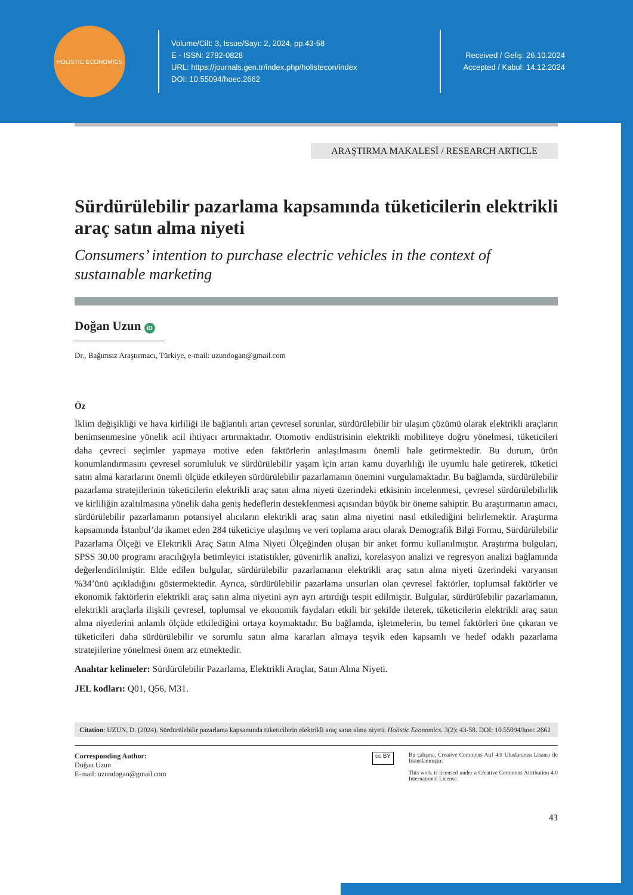HOLISTIC ECONOMICS
Volume/Cilt: 3, Issue/Sayı: 2, 2024, pp.43-58
E - ISSN: 2792-0828
URL: https://journals.gen.tr/index.php/holistecon/index
DOI: 10.55094/hoec.2662
Received / Geliş: 26.10.2024
Accepted / Kabul: 14.12.2024
ARAŞTIRMA MAKALESİ / RESEARCH ARTICLE
Sürdürülebilir pazarlama kapsamında tüketicilerin elektrikli araç satın alma niyeti
Consumers’ intention to purchase electric vehicles in the context of sustaınable marketing
Doğan Uzun iD
Dr., Bağımsız Araştırmacı, Türkiye, e-mail: uzundogan@gmail.com
Öz
İklim değişikliği ve hava kirliliği ile bağlantılı artan çevresel sorunlar, sürdürülebilir bir ulaşım çözümü olarak elektrikli araçların benimsenmesine yönelik acil ihtiyacı artırmaktadır. Otomotiv endüstrisinin elektrikli mobiliteye doğru yönelmesi, tüketicileri daha çevreci seçimler yapmaya motive eden faktörlerin anlaşılmasını önemli hale getirmektedir. Bu durum, ürün konumlandırmasını çevresel sorumluluk ve sürdürülebilir yaşam için artan kamu duyarlılığı ile uyumlu hale getirerek, tüketici satın alma kararlarını önemli ölçüde etkileyen sürdürülebilir pazarlamanın önemini vurgulamaktadır. Bu bağlamda, sürdürülebilir pazarlama stratejilerinin tüketicilerin elektrikli araç satın alma niyeti üzerindeki etkisinin incelenmesi, çevresel sürdürülebilirlik ve kirliliğin azaltılmasına yönelik daha geniş hedeflerin desteklenmesi açısından büyük bir öneme sahiptir. Bu araştırmanın amacı, sürdürülebilir pazarlamanın potansiyel alıcıların elektrikli araç satın alma niyetini nasıl etkilediğini belirlemektir. Araştırma kapsamında İstanbul’da ikamet eden 284 tüketiciye ulaşılmış ve veri toplama aracı olarak Demografik Bilgi Formu, Sürdürülebilir Pazarlama Ölçeği ve Elektrikli Araç Satın Alma Niyeti Ölçeğinden oluşan bir anket formu kullanılmıştır. Araştırma bulguları, SPSS 30.00 programı aracılığıyla betimleyici istatistikler, güvenirlik analizi, korelasyon analizi ve regresyon analizi bağlamında değerlendirilmiştir. Elde edilen bulgular, sürdürülebilir pazarlamanın elektrikli araç satın alma niyeti üzerindeki varyansın %34’ünü açıkladığını göstermektedir. Ayrıca, sürdürülebilir pazarlama unsurları olan çevresel faktörler, toplumsal faktörler ve ekonomik faktörlerin elektrikli araç satın alma niyetini ayrı ayrı artırdığı tespit edilmiştir. Bulgular, sürdürülebilir pazarlamanın, elektrikli araçlarla ilişkili çevresel, toplumsal ve ekonomik faydaları etkili bir şekilde ileterek, tüketicilerin elektrikli araç satın alma niyetlerini anlamlı ölçüde etkilediğini ortaya koymaktadır. Bu bağlamda, işletmelerin, bu temel faktörleri öne çıkaran ve tüketicileri daha sürdürülebilir ve sorumlu satın alma kararları almaya teşvik eden kapsamlı ve hedef odaklı pazarlama stratejilerine yönelmesi önem arz etmektedir.
Anahtar kelimeler: Sürdürülebilir Pazarlama, Elektrikli Araçlar, Satın Alma Niyeti.
JEL kodları: Q01, Q56, M31.
Citation: UZUN, D. (2024). Sürdürülebilir pazarlama kapsamında tüketicilerin elektrikli araç satın alma niyeti. Holistic Economics. 3(2): 43-58. DOI: 10.55094/hoec.2662
Corresponding Author:
Doğan Uzun
E-mail: uzundogan@gmail.com
cc BY
Bu çalışma, Creative Commons Atıf 4.0 Uluslararası Lisansı ile lisanslanmıştır.
This work is licensed under a Creative Commons Attribution 4.0 International License.
43